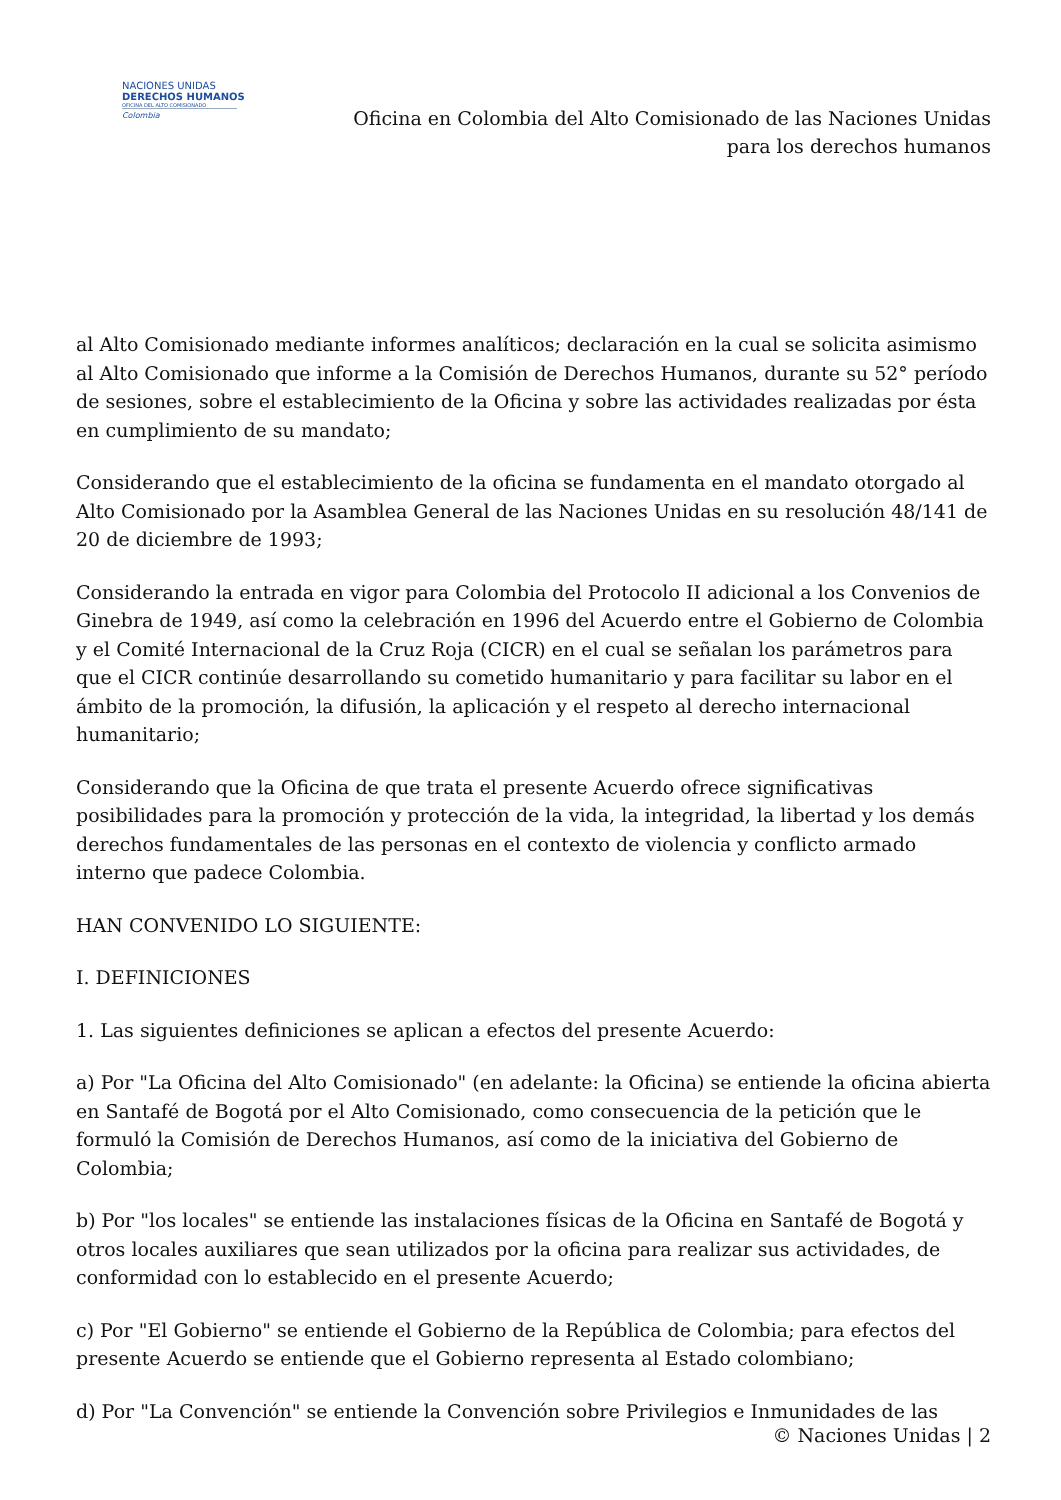NACIONES UNIDAS
DERECHOS HUMANOS
OFICINA DEL ALTO COMISIONADO
Colombia
Oficina en Colombia del Alto Comisionado de las Naciones Unidas
para los derechos humanos
al Alto Comisionado mediante informes analíticos; declaración en la cual se solicita asimismo al Alto Comisionado que informe a la Comisión de Derechos Humanos, durante su 52° período de sesiones, sobre el establecimiento de la Oficina y sobre las actividades realizadas por ésta en cumplimiento de su mandato;
Considerando que el establecimiento de la oficina se fundamenta en el mandato otorgado al Alto Comisionado por la Asamblea General de las Naciones Unidas en su resolución 48/141 de 20 de diciembre de 1993;
Considerando la entrada en vigor para Colombia del Protocolo II adicional a los Convenios de Ginebra de 1949, así como la celebración en 1996 del Acuerdo entre el Gobierno de Colombia y el Comité Internacional de la Cruz Roja (CICR) en el cual se señalan los parámetros para que el CICR continúe desarrollando su cometido humanitario y para facilitar su labor en el ámbito de la promoción, la difusión, la aplicación y el respeto al derecho internacional humanitario;
Considerando que la Oficina de que trata el presente Acuerdo ofrece significativas posibilidades para la promoción y protección de la vida, la integridad, la libertad y los demás derechos fundamentales de las personas en el contexto de violencia y conflicto armado interno que padece Colombia.
HAN CONVENIDO LO SIGUIENTE:
I. DEFINICIONES
1. Las siguientes definiciones se aplican a efectos del presente Acuerdo:
a) Por "La Oficina del Alto Comisionado" (en adelante: la Oficina) se entiende la oficina abierta en Santafé de Bogotá por el Alto Comisionado, como consecuencia de la petición que le formuló la Comisión de Derechos Humanos, así como de la iniciativa del Gobierno de Colombia;
b) Por "los locales" se entiende las instalaciones físicas de la Oficina en Santafé de Bogotá y otros locales auxiliares que sean utilizados por la oficina para realizar sus actividades, de conformidad con lo establecido en el presente Acuerdo;
c) Por "El Gobierno" se entiende el Gobierno de la República de Colombia; para efectos del presente Acuerdo se entiende que el Gobierno representa al Estado colombiano;
d) Por "La Convención" se entiende la Convención sobre Privilegios e Inmunidades de las
© Naciones Unidas | 2